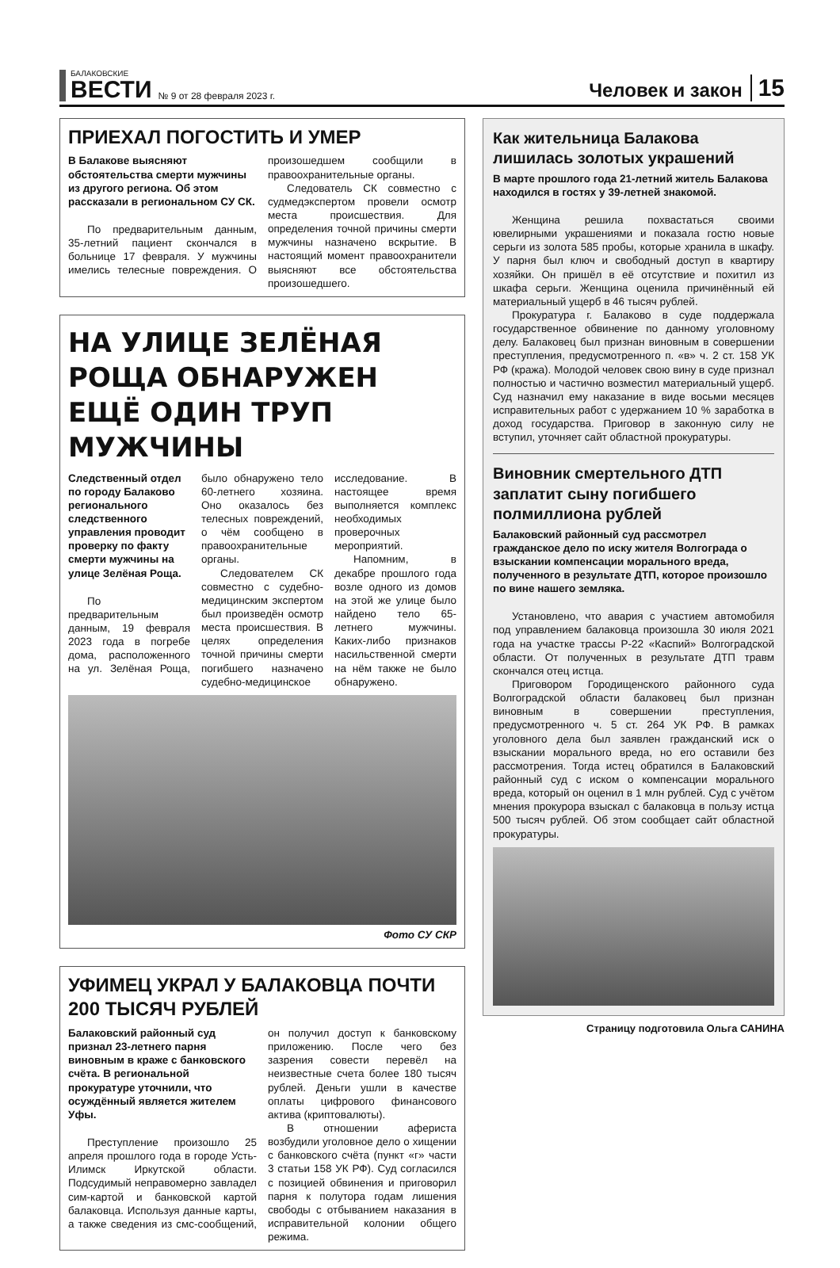БАЛАКОВСКИЕ
ВЕСТИ
№ 9 от 28 февраля 2023 г. Человек и закон 15
ПРИЕХАЛ ПОГОСТИТЬ И УМЕР
В Балакове выясняют обстоятельства смерти мужчины из другого региона. Об этом рассказали в региональном СУ СК.
По предварительным данным, 35-летний пациент скончался в больнице 17 февраля. У мужчины имелись телесные повреждения. О произошедшем сообщили в правоохранительные органы.
Следователь СК совместно с судмедэкспертом провели осмотр места происшествия. Для определения точной причины смерти мужчины назначено вскрытие. В настоящий момент правоохранители выясняют все обстоятельства произошедшего.
НА УЛИЦЕ ЗЕЛЁНАЯ РОЩА ОБНАРУЖЕН ЕЩЁ ОДИН ТРУП МУЖЧИНЫ
Следственный отдел по городу Балаково регионального следственного управления проводит проверку по факту смерти мужчины на улице Зелёная Роща.
По предварительным данным, 19 февраля 2023 года в погребе дома, расположенного на ул. Зелёная Роща, было обнаружено тело 60-летнего хозяина. Оно оказалось без телесных повреждений, о чём сообщено в правоохранительные органы.
Следователем СК совместно с судебно-медицинским экспертом был произведён осмотр места происшествия. В целях определения точной причины смерти погибшего назначено судебно-медицинское исследование. В настоящее время выполняется комплекс необходимых проверочных мероприятий.
Напомним, в декабре прошлого года возле одного из домов на этой же улице было найдено тело 65-летнего мужчины. Каких-либо признаков насильственной смерти на нём также не было обнаружено.
Фото СУ СКР
УФИМЕЦ УКРАЛ У БАЛАКОВЦА ПОЧТИ 200 ТЫСЯЧ РУБЛЕЙ
Балаковский районный суд признал 23-летнего парня виновным в краже с банковского счёта. В региональной прокуратуре уточнили, что осуждённый является жителем Уфы.
Преступление произошло 25 апреля прошлого года в городе Усть-Илимск Иркутской области. Подсудимый неправомерно завладел сим-картой и банковской картой балаковца. Используя данные карты, а также сведения из смс-сообщений, он получил доступ к банковскому приложению. После чего без зазрения совести перевёл на неизвестные счета более 180 тысяч рублей. Деньги ушли в качестве оплаты цифрового финансового актива (криптовалюты).
В отношении афериста возбудили уголовное дело о хищении с банковского счёта (пункт «г» части 3 статьи 158 УК РФ). Суд согласился с позицией обвинения и приговорил парня к полутора годам лишения свободы с отбыванием наказания в исправительной колонии общего режима.
Как жительница Балакова лишилась золотых украшений
В марте прошлого года 21-летний житель Балакова находился в гостях у 39-летней знакомой.
Женщина решила похвастаться своими ювелирными украшениями и показала гостю новые серьги из золота 585 пробы, которые хранила в шкафу. У парня был ключ и свободный доступ в квартиру хозяйки. Он пришёл в её отсутствие и похитил из шкафа серьги. Женщина оценила причинённый ей материальный ущерб в 46 тысяч рублей.
Прокуратура г. Балаково в суде поддержала государственное обвинение по данному уголовному делу. Балаковец был признан виновным в совершении преступления, предусмотренного п. «в» ч. 2 ст. 158 УК РФ (кража). Молодой человек свою вину в суде признал полностью и частично возместил материальный ущерб. Суд назначил ему наказание в виде восьми месяцев исправительных работ с удержанием 10 % заработка в доход государства. Приговор в законную силу не вступил, уточняет сайт областной прокуратуры.
Виновник смертельного ДТП заплатит сыну погибшего полмиллиона рублей
Балаковский районный суд рассмотрел гражданское дело по иску жителя Волгограда о взыскании компенсации морального вреда, полученного в результате ДТП, которое произошло по вине нашего земляка.
Установлено, что авария с участием автомобиля под управлением балаковца произошла 30 июля 2021 года на участке трассы Р-22 «Каспий» Волгоградской области. От полученных в результате ДТП травм скончался отец истца.
Приговором Городищенского районного суда Волгоградской области балаковец был признан виновным в совершении преступления, предусмотренного ч. 5 ст. 264 УК РФ. В рамках уголовного дела был заявлен гражданский иск о взыскании морального вреда, но его оставили без рассмотрения. Тогда истец обратился в Балаковский районный суд с иском о компенсации морального вреда, который он оценил в 1 млн рублей. Суд с учётом мнения прокурора взыскал с балаковца в пользу истца 500 тысяч рублей. Об этом сообщает сайт областной прокуратуры.
Страницу подготовила Ольга САНИНА